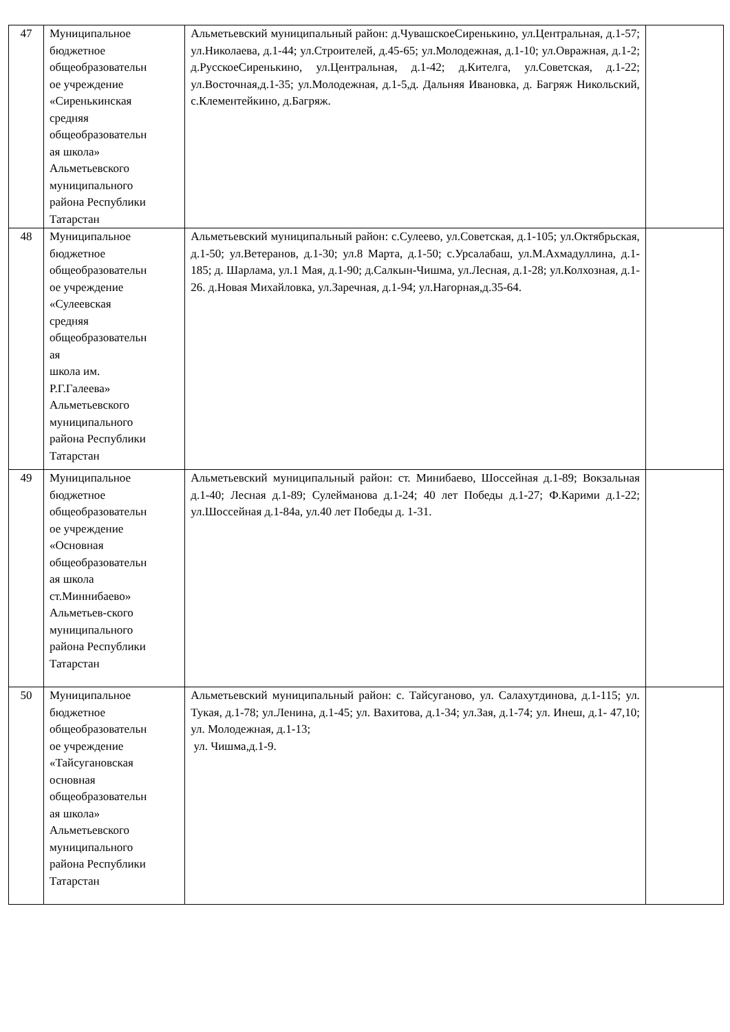| 47 | Муниципальное бюджетное общеобразовательн ое учреждение «Сиренькинская средняя общеобразовательн ая школа» Альметьевского муниципального района Республики Татарстан | Альметьевский муниципальный район: д.ЧувашскоеСиренькино, ул.Центральная, д.1-57; ул.Николаева, д.1-44; ул.Строителей, д.45-65; ул.Молодежная, д.1-10; ул.Овражная, д.1-2; д.РусскоеСиренькино, ул.Центральная, д.1-42; д.Кителга, ул.Советская, д.1-22; ул.Восточная,д.1-35; ул.Молодежная, д.1-5,д. Дальняя Ивановка, д. Багряж Никольский, с.Клементейкино, д.Багряж. | |
| 48 | Муниципальное бюджетное общеобразовательн ое учреждение «Сулеевская средняя общеобразовательн ая школа им. Р.Г.Галеева» Альметьевского муниципального района Республики Татарстан | Альметьевский муниципальный район: с.Сулеево, ул.Советская, д.1-105; ул.Октябрьская, д.1-50; ул.Ветеранов, д.1-30; ул.8 Марта, д.1-50; с.Урсалабаш, ул.М.Ахмадуллина, д.1-185; д. Шарлама, ул.1 Мая, д.1-90; д.Салкын-Чишма, ул.Лесная, д.1-28; ул.Колхозная, д.1-26. д.Новая Михайловка, ул.Заречная, д.1-94; ул.Нагорная,д.35-64. | |
| 49 | Муниципальное бюджетное общеобразовательн ое учреждение «Основная общеобразовательн ая школа ст.Миннибаево» Альметьев-ского муниципального района Республики Татарстан | Альметьевский муниципальный район: ст. Минибаево, Шоссейная д.1-89; Вокзальная д.1-40; Лесная д.1-89; Сулейманова д.1-24; 40 лет Победы д.1-27; Ф.Карими д.1-22; ул.Шоссейная д.1-84а, ул.40 лет Победы д. 1-31. | |
| 50 | Муниципальное бюджетное общеобразовательн ое учреждение «Тайсугановская основная общеобразовательн ая школа» Альметьевского муниципального района Республики Татарстан | Альметьевский муниципальный район: с. Тайсуганово, ул. Салахутдинова, д.1-115; ул. Тукая, д.1-78; ул.Ленина, д.1-45; ул. Вахитова, д.1-34; ул.Зая, д.1-74; ул. Инеш, д.1- 47,10; ул. Молодежная, д.1-13; ул. Чишма,д.1-9. | |